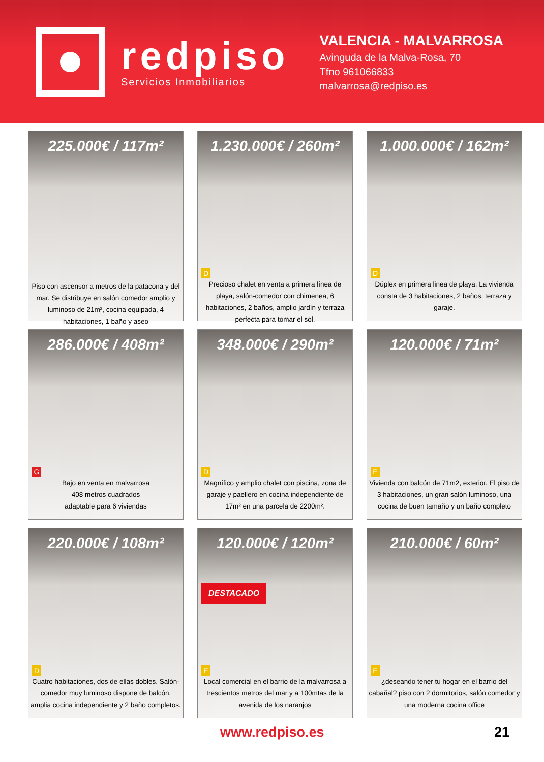redpiso
Servicios Inmobiliarios
VALENCIA - MALVARROSA
Avinguda de la Malva-Rosa, 70
Tfno 961066833
malvarrosa@redpiso.es
225.000€ / 117m²
Piso con ascensor a metros de la patacona y del mar. Se distribuye en salón comedor amplio y luminoso de 21m², cocina equipada, 4 habitaciones, 1 baño y aseo
1.230.000€ / 260m²
D
Precioso chalet en venta a primera línea de playa, salón-comedor con chimenea, 6 habitaciones, 2 baños, amplio jardín y terraza perfecta para tomar el sol.
1.000.000€ / 162m²
D
Dúplex en primera linea de playa. La vivienda consta de 3 habitaciones, 2 baños, terraza y garaje.
286.000€ / 408m²
G
Bajo en venta en malvarrosa
408 metros cuadrados
adaptable para 6 viviendas
348.000€ / 290m²
D
Magnífico y amplio chalet con piscina, zona de garaje y paellero en cocina independiente de 17m² en una parcela de 2200m².
120.000€ / 71m²
E
Vivienda con balcón de 71m2, exterior. El piso de 3 habitaciones, un gran salón luminoso, una cocina de buen tamaño y un baño completo
220.000€ / 108m²
D
Cuatro habitaciones, dos de ellas dobles. Salón-comedor muy luminoso dispone de balcón, amplia cocina independiente y 2 baño completos.
120.000€ / 120m²
DESTACADO
E
Local comercial en el barrio de la malvarrosa a trescientos metros del mar y a 100mtas de la avenida de los naranjos
210.000€ / 60m²
E
¿deseando tener tu hogar en el barrio del cabañal? piso con 2 dormitorios, salón comedor y una moderna cocina office
www.redpiso.es 21